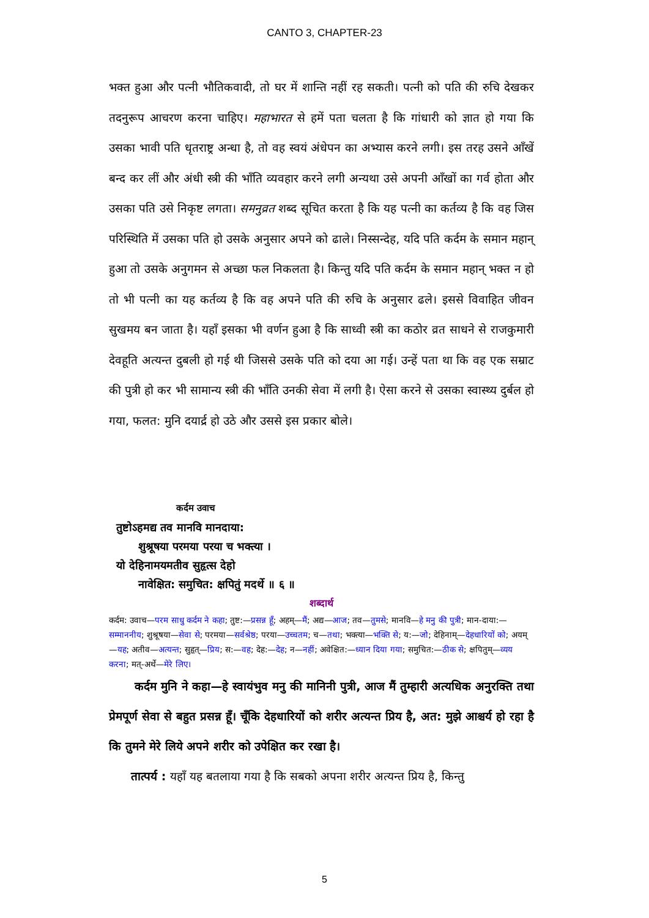CANTO 3, CHAPTER-23
भक्त हुआ और पत्नी भौतिकवादी, तो घर में शान्ति नहीं रह सकती। पत्नी को पति की रुचि देखकर तदनुरूप आचरण करना चाहिए। महाभारत से हमें पता चलता है कि गांधारी को ज्ञात हो गया कि उसका भावी पति धृतराष्ट्र अन्धा है, तो वह स्वयं अंधेपन का अभ्यास करने लगी। इस तरह उसने आँखें बन्द कर लीं और अंधी स्त्री की भाँति व्यवहार करने लगी अन्यथा उसे अपनी आँखों का गर्व होता और उसका पति उसे निकृष्ट लगता। समनुव्रत शब्द सूचित करता है कि यह पत्नी का कर्तव्य है कि वह जिस परिस्थिति में उसका पति हो उसके अनुसार अपने को ढाले। निस्सन्देह, यदि पति कर्दम के समान महान् हुआ तो उसके अनुगमन से अच्छा फल निकलता है। किन्तु यदि पति कर्दम के समान महान् भक्त न हो तो भी पत्नी का यह कर्तव्य है कि वह अपने पति की रुचि के अनुसार ढले। इससे विवाहित जीवन सुखमय बन जाता है। यहाँ इसका भी वर्णन हुआ है कि साध्वी स्त्री का कठोर व्रत साधने से राजकुमारी देवहूति अत्यन्त दुबली हो गई थी जिससे उसके पति को दया आ गई। उन्हें पता था कि वह एक सम्राट की पुत्री हो कर भी सामान्य स्त्री की भाँति उनकी सेवा में लगी है। ऐसा करने से उसका स्वास्थ्य दुर्बल हो गया, फलत: मुनि दयार्द्र हो उठे और उससे इस प्रकार बोले।
कर्दम उवाच
तुष्टोऽहमद्य तव मानवि मानदाया:
शुश्रूषया परमया परया च भक्त्या ।
यो देहिनामयमतीव सुहृत्स देहो
नावेक्षित: समुचित: क्षपितुं मदर्थे ॥ ६ ॥
शब्दार्थ
कर्दम: उवाच—परम साधु कर्दम ने कहा; तुष्ट:—प्रसन्न हूँ; अहम्—मैं; अद्य—आज; तव—तुमसे; मानवि—हे मनु की पुत्री; मान-दाया:—सम्माननीय; शुश्रूषया—सेवा से; परमया—सर्वश्रेष्ठ; परया—उच्चतम; च—तथा; भक्त्या—भक्ति से; य:—जो; देहिनाम्—देहधारियों को; अयम्—यह; अतीव—अत्यन्त; सुहृत्—प्रिय; स:—वह; देह:—देह; न—नहीं; अवेक्षित:—ध्यान दिया गया; समुचित:—ठीक से; क्षपितुम्—व्यय करना; मत्-अर्थे—मेरे लिए।
कर्दम मुनि ने कहा—हे स्वायंभुव मनु की मानिनी पुत्री, आज मैं तुम्हारी अत्यधिक अनुरक्ति तथा प्रेमपूर्ण सेवा से बहुत प्रसन्न हूँ। चूँकि देहधारियों को शरीर अत्यन्त प्रिय है, अत: मुझे आश्चर्य हो रहा है कि तुमने मेरे लिये अपने शरीर को उपेक्षित कर रखा है।
तात्पर्य : यहाँ यह बतलाया गया है कि सबको अपना शरीर अत्यन्त प्रिय है, किन्तु
5